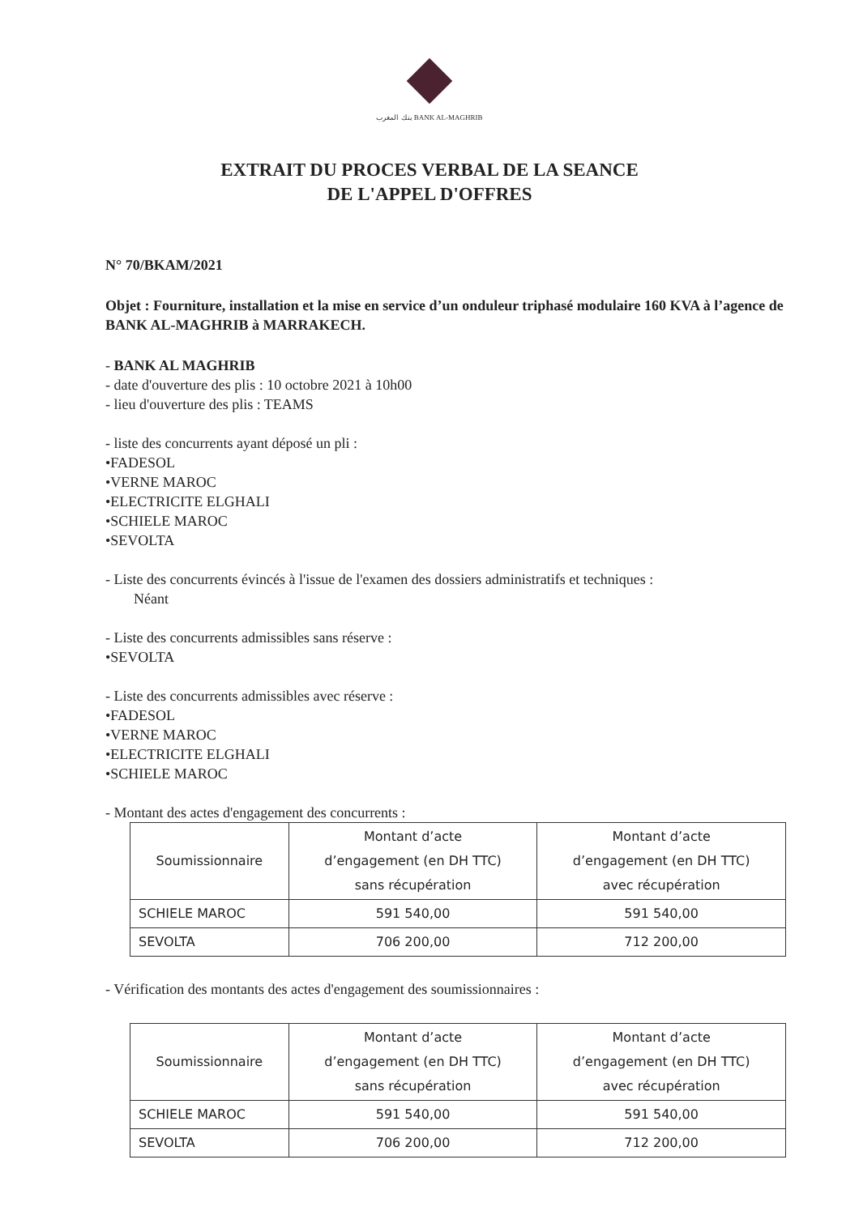بنك المغرب BANK AL-MAGHRIB
EXTRAIT DU PROCES VERBAL DE LA SEANCE
DE L'APPEL D'OFFRES
N° 70/BKAM/2021
Objet : Fourniture, installation et la mise en service d’un onduleur triphasé modulaire 160 KVA à l’agence de BANK AL-MAGHRIB à MARRAKECH.
- BANK AL MAGHRIB
- date d'ouverture des plis : 10 octobre 2021 à 10h00
- lieu d'ouverture des plis : TEAMS
- liste des concurrents ayant déposé un pli :
•FADESOL
•VERNE MAROC
•ELECTRICITE ELGHALI
•SCHIELE MAROC
•SEVOLTA
- Liste des concurrents évincés à l'issue de l'examen des dossiers administratifs et techniques :
Néant
- Liste des concurrents admissibles sans réserve :
•SEVOLTA
- Liste des concurrents admissibles avec réserve :
•FADESOL
•VERNE MAROC
•ELECTRICITE ELGHALI
•SCHIELE MAROC
- Montant des actes d'engagement des concurrents :
| Soumissionnaire | Montant d’acte d’engagement (en DH TTC) sans récupération | Montant d’acte d’engagement (en DH TTC) avec récupération |
| --- | --- | --- |
| SCHIELE MAROC | 591 540,00 | 591 540,00 |
| SEVOLTA | 706 200,00 | 712 200,00 |
- Vérification des montants des actes d'engagement des soumissionnaires :
| Soumissionnaire | Montant d’acte d’engagement (en DH TTC) sans récupération | Montant d’acte d’engagement (en DH TTC) avec récupération |
| --- | --- | --- |
| SCHIELE MAROC | 591 540,00 | 591 540,00 |
| SEVOLTA | 706 200,00 | 712 200,00 |